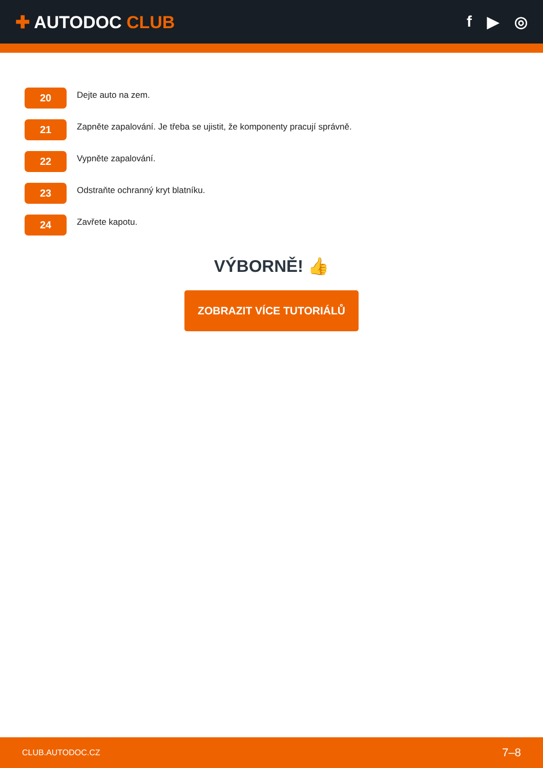✚ AUTODOC CLUB f ▶ ◎
20
Dejte auto na zem.
21
Zapněte zapalování. Je třeba se ujistit, že komponenty pracují správně.
22
Vypněte zapalování.
23
Odstraňte ochranný kryt blatníku.
24
Zavřete kapotu.
VÝBORNĚ! 👍
ZOBRAZIT VÍCE TUTORIÁLŮ
CLUB.AUTODOC.CZ 7–8